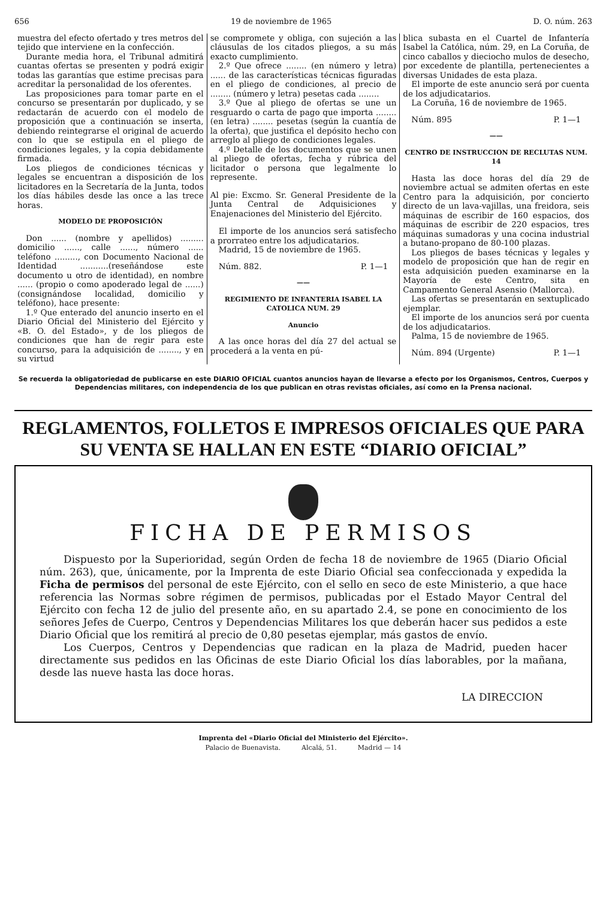656 19 de noviembre de 1965 D. O. núm. 263
muestra del efecto ofertado y tres metros del tejido que interviene en la confección.
Durante media hora, el Tribunal admitirá cuantas ofertas se presenten y podrá exigir todas las garantías que estime precisas para acreditar la personalidad de los oferentes.
Las proposiciones para tomar parte en el concurso se presentarán por duplicado, y se redactarán de acuerdo con el modelo de proposición que a continuación se inserta, debiendo reintegrarse el original de acuerdo con lo que se estipula en el pliego de condiciones legales, y la copia debidamente firmada.
Los pliegos de condiciones técnicas y legales se encuentran a disposición de los licitadores en la Secretaría de la Junta, todos los días hábiles desde las once a las trece horas.
MODELO DE PROPOSICIÓN
Don ...... (nombre y apellidos) ......... domicilio ......, calle ......, número ...... teléfono ........., con Documento Nacional de Identidad ...........(reseñándose este documento u otro de identidad), en nombre ...... (propio o como apoderado legal de ......) (consignándose localidad, domicilio y teléfono), hace presente:
1.º Que enterado del anuncio inserto en el Diario Oficial del Ministerio del Ejército y «B. O. del Estado», y de los pliegos de condiciones que han de regir para este concurso, para la adquisición de ........, y en su virtud
se compromete y obliga, con sujeción a las cláusulas de los citados pliegos, a su más exacto cumplimiento.
2.º Que ofrece ........ (en número y letra) ...... de las características técnicas figuradas en el pliego de condiciones, al precio de ........ (número y letra) pesetas cada ........
3.º Que al pliego de ofertas se une un resguardo o carta de pago que importa ........ (en letra) ........ pesetas (según la cuantía de la oferta), que justifica el depósito hecho con arreglo al pliego de condiciones legales.
4.º Detalle de los documentos que se unen al pliego de ofertas, fecha y rúbrica del licitador o persona que legalmente lo represente.
Al pie: Excmo. Sr. General Presidente de la Junta Central de Adquisiciones y Enajenaciones del Ministerio del Ejército.
El importe de los anuncios será satisfecho a prorrateo entre los adjudicatarios.
Madrid, 15 de noviembre de 1965.
Núm. 882. P. 1—1
——
REGIMIENTO DE INFANTERIA ISABEL LA CATOLICA NUM. 29
Anuncio
A las once horas del día 27 del actual se procederá a la venta en pú-
blica subasta en el Cuartel de Infantería Isabel la Católica, núm. 29, en La Coruña, de cinco caballos y dieciocho mulos de desecho, por excedente de plantilla, pertenecientes a diversas Unidades de esta plaza.
El importe de este anuncio será por cuenta de los adjudicatarios.
La Coruña, 16 de noviembre de 1965.
Núm. 895 P. 1—1
——
CENTRO DE INSTRUCCION DE RECLUTAS NUM. 14
Hasta las doce horas del día 29 de noviembre actual se admiten ofertas en este Centro para la adquisición, por concierto directo de un lava-vajillas, una freidora, seis máquinas de escribir de 160 espacios, dos máquinas de escribir de 220 espacios, tres máquinas sumadoras y una cocina industrial a butano-propano de 80-100 plazas.
Los pliegos de bases técnicas y legales y modelo de proposición que han de regir en esta adquisición pueden examinarse en la Mayoría de este Centro, sita en Campamento General Asensio (Mallorca).
Las ofertas se presentarán en sextuplicado ejemplar.
El importe de los anuncios será por cuenta de los adjudicatarios.
Palma, 15 de noviembre de 1965.
Núm. 894 (Urgente) P. 1—1
Se recuerda la obligatoriedad de publicarse en este DIARIO OFICIAL cuantos anuncios hayan de llevarse a efecto por los Organismos, Centros, Cuerpos y Dependencias militares, con independencia de los que publican en otras revistas oficiales, así como en la Prensa nacional.
REGLAMENTOS, FOLLETOS E IMPRESOS OFICIALES QUE PARA SU VENTA SE HALLAN EN ESTE “DIARIO OFICIAL”
FICHA DE PERMISOS
Dispuesto por la Superioridad, según Orden de fecha 18 de noviembre de 1965 (Diario Oficial núm. 263), que, únicamente, por la Imprenta de este Diario Oficial sea confeccionada y expedida la Ficha de permisos del personal de este Ejército, con el sello en seco de este Ministerio, a que hace referencia las Normas sobre régimen de permisos, publicadas por el Estado Mayor Central del Ejército con fecha 12 de julio del presente año, en su apartado 2.4, se pone en conocimiento de los señores Jefes de Cuerpo, Centros y Dependencias Militares los que deberán hacer sus pedidos a este Diario Oficial que los remitirá al precio de 0,80 pesetas ejemplar, más gastos de envío.
Los Cuerpos, Centros y Dependencias que radican en la plaza de Madrid, pueden hacer directamente sus pedidos en las Oficinas de este Diario Oficial los días laborables, por la mañana, desde las nueve hasta las doce horas.
LA DIRECCION
Imprenta del «Diario Oficial del Ministerio del Ejército».
Palacio de Buenavista. Alcalá, 51. Madrid — 14